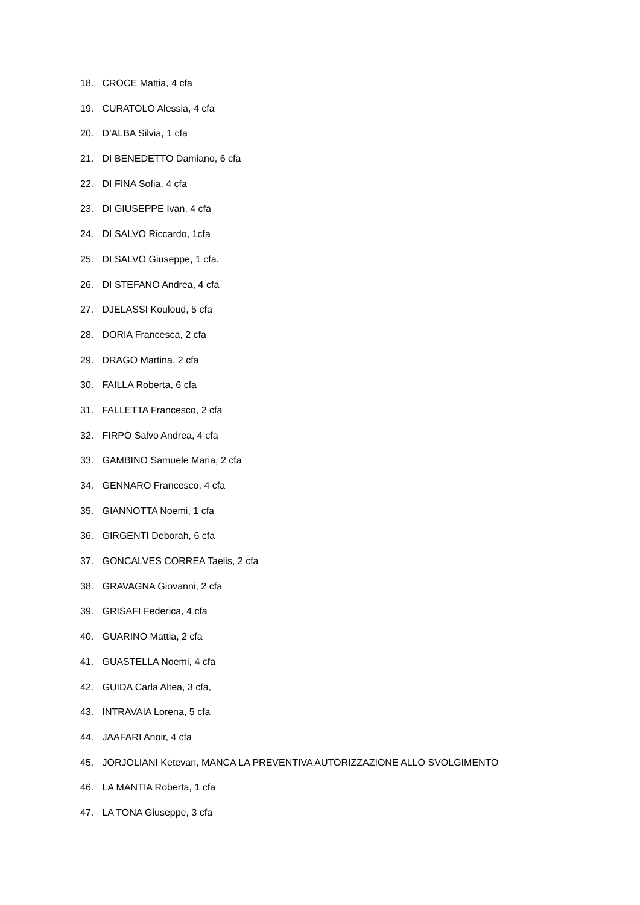18. CROCE Mattia, 4 cfa
19. CURATOLO Alessia, 4 cfa
20. D’ALBA Silvia, 1 cfa
21. DI BENEDETTO Damiano, 6 cfa
22. DI FINA Sofia, 4 cfa
23. DI GIUSEPPE Ivan, 4 cfa
24. DI SALVO Riccardo, 1cfa
25. DI SALVO Giuseppe, 1 cfa.
26. DI STEFANO Andrea, 4 cfa
27. DJELASSI Kouloud, 5 cfa
28. DORIA Francesca, 2 cfa
29. DRAGO Martina, 2 cfa
30. FAILLA Roberta, 6 cfa
31. FALLETTA Francesco, 2 cfa
32. FIRPO Salvo Andrea, 4 cfa
33. GAMBINO Samuele Maria, 2 cfa
34. GENNARO Francesco, 4 cfa
35. GIANNOTTA Noemi, 1 cfa
36. GIRGENTI Deborah, 6 cfa
37. GONCALVES CORREA Taelis, 2 cfa
38. GRAVAGNA Giovanni, 2 cfa
39. GRISAFI Federica, 4 cfa
40. GUARINO Mattia, 2 cfa
41. GUASTELLA Noemi, 4 cfa
42. GUIDA Carla Altea, 3 cfa,
43. INTRAVAIA Lorena, 5 cfa
44. JAAFARI Anoir, 4 cfa
45. JORJOLIANI Ketevan, MANCA LA PREVENTIVA AUTORIZZAZIONE ALLO SVOLGIMENTO
46. LA MANTIA Roberta, 1 cfa
47. LA TONA Giuseppe, 3 cfa